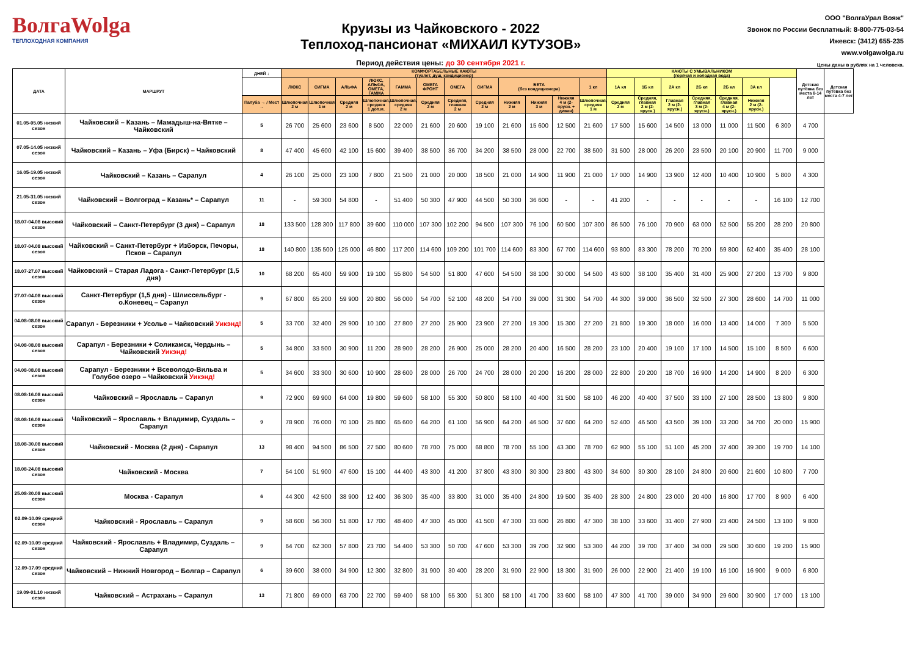ВолгаWolga
ТЕПЛОХОДНАЯ КОМПАНИЯ
Круизы из Чайковского - 2022
Теплоход-пансионат «МИХАИЛ КУТУЗОВ»
Период действия цены: до 30 сентября 2021 г.
ООО "ВолгаУрал Вояж"
Звонок по России бесплатный: 8-800-775-03-54
Ижевск: (3412) 655-235
www.volgawolga.ru
Цены даны в рублях на 1 человека.
| ДАТА | МАРШРУТ | ДНЕЙ ↓ | КОМФОРТАБЕЛЬНЫЕ КАЮТЫ (туалет, душ, кондиционер) | | | | | | | | | | | | КАЮТЫ С УМЫВАЛЬНИКОМ (горячая и холодная вода) | | | | | | | Детская путёвка без места 8-14 лет | Детская путёвка без места 4-7 лет |
| --- | --- | --- | --- | --- | --- | --- | --- | --- | --- | --- | --- | --- | --- | --- | --- | --- | --- | --- | --- | --- | --- | --- | --- |
| | | | ЛЮКС | СИГМА | АЛЬФА | ЛЮКС, АЛЬФА, ОМЕГА, ГАММА | ГАММА | ОМЕГА ФРОНТ | ОМЕГА | СИГМА | БЕТА (без кондиционера) | | | 1 кл | 1А кл | 1Б кл | 2А кл | 2Б кл | 2Б кл | 3А кл | | | |
| | | Палуба → / Мест → | Шлюпочная 2 м | Шлюпочная 1 м | Средняя 2 м | Шлюпочная, средняя 1 доп.м. | Шлюпочная, средняя 2 м | Средняя 2 м | Средняя, главная 2 м | Средняя 2 м | Нижняя 2 м | Нижняя 3 м | Нижняя 4 м (2-ярусн. + диван) | Шлюпочная, средняя 1 м | Средняя 2 м | Средняя, главная 2 м (2-ярусн.) | Главная 2 м (2-ярусн.) | Средняя, главная 3 м (2-ярусн.) | Средняя, главная 4 м (2-ярусн.) | Нижняя 2 м (2-ярусн.) | | | |
| 01.05-05.05 низкий сезон | Чайковский – Казань – Мамадыш-на-Вятке – Чайковский | 5 | 26 700 | 25 600 | 23 600 | 8 500 | 22 000 | 21 600 | 20 600 | 19 100 | 21 600 | 15 600 | 12 500 | 21 600 | 17 500 | 15 600 | 14 500 | 13 000 | 11 000 | 11 500 | 6 300 | 4 700 | |
| 07.05-14.05 низкий сезон | Чайковский – Казань – Уфа (Бирск) – Чайковский | 8 | 47 400 | 45 600 | 42 100 | 15 600 | 39 400 | 38 500 | 36 700 | 34 200 | 38 500 | 28 000 | 22 700 | 38 500 | 31 500 | 28 000 | 26 200 | 23 500 | 20 100 | 20 900 | 11 700 | 9 000 | |
| 16.05-19.05 низкий сезон | Чайковский – Казань – Сарапул | 4 | 26 100 | 25 000 | 23 100 | 7 800 | 21 500 | 21 000 | 20 000 | 18 500 | 21 000 | 14 900 | 11 900 | 21 000 | 17 000 | 14 900 | 13 900 | 12 400 | 10 400 | 10 900 | 5 800 | 4 300 | |
| 21.05-31.05 низкий сезон | Чайковский – Волгоград – Казань* – Сарапул | 11 | - | 59 300 | 54 800 | - | 51 400 | 50 300 | 47 900 | 44 500 | 50 300 | 36 600 | - | - | 41 200 | - | - | - | - | - | 16 100 | 12 700 | |
| 18.07-04.08 высокий сезон | Чайковский – Санкт-Петербург (3 дня) – Сарапул | 18 | 133 500 | 128 300 | 117 800 | 39 600 | 110 000 | 107 300 | 102 200 | 94 500 | 107 300 | 76 100 | 60 500 | 107 300 | 86 500 | 76 100 | 70 900 | 63 000 | 52 500 | 55 200 | 28 200 | 20 800 | |
| 18.07-04.08 высокий сезон | Чайковский – Санкт-Петербург + Изборск, Печоры, Псков – Сарапул | 18 | 140 800 | 135 500 | 125 000 | 46 800 | 117 200 | 114 600 | 109 200 | 101 700 | 114 600 | 83 300 | 67 700 | 114 600 | 93 800 | 83 300 | 78 200 | 70 200 | 59 800 | 62 400 | 35 400 | 28 100 | |
| 18.07-27.07 высокий сезон | Чайковский – Старая Ладога - Санкт-Петербург (1,5 дня) | 10 | 68 200 | 65 400 | 59 900 | 19 100 | 55 800 | 54 500 | 51 800 | 47 600 | 54 500 | 38 100 | 30 000 | 54 500 | 43 600 | 38 100 | 35 400 | 31 400 | 25 900 | 27 200 | 13 700 | 9 800 | |
| 27.07-04.08 высокий сезон | Санкт-Петербург (1,5 дня) - Шлиссельбург - о.Коневец – Сарапул | 9 | 67 800 | 65 200 | 59 900 | 20 800 | 56 000 | 54 700 | 52 100 | 48 200 | 54 700 | 39 000 | 31 300 | 54 700 | 44 300 | 39 000 | 36 500 | 32 500 | 27 300 | 28 600 | 14 700 | 11 000 | |
| 04.08-08.08 высокий сезон | Сарапул - Березники + Усолье – Чайковский Уикэнд! | 5 | 33 700 | 32 400 | 29 900 | 10 100 | 27 800 | 27 200 | 25 900 | 23 900 | 27 200 | 19 300 | 15 300 | 27 200 | 21 800 | 19 300 | 18 000 | 16 000 | 13 400 | 14 000 | 7 300 | 5 500 | |
| 04.08-08.08 высокий сезон | Сарапул - Березники + Соликамск, Чердынь – Чайковский Уикэнд! | 5 | 34 800 | 33 500 | 30 900 | 11 200 | 28 900 | 28 200 | 26 900 | 25 000 | 28 200 | 20 400 | 16 500 | 28 200 | 23 100 | 20 400 | 19 100 | 17 100 | 14 500 | 15 100 | 8 500 | 6 600 | |
| 04.08-08.08 высокий сезон | Сарапул - Березники + Всеволодо-Вильва и Голубое озеро – Чайковский Уикэнд! | 5 | 34 600 | 33 300 | 30 600 | 10 900 | 28 600 | 28 000 | 26 700 | 24 700 | 28 000 | 20 200 | 16 200 | 28 000 | 22 800 | 20 200 | 18 700 | 16 900 | 14 200 | 14 900 | 8 200 | 6 300 | |
| 08.08-16.08 высокий сезон | Чайковский – Ярославль – Сарапул | 9 | 72 900 | 69 900 | 64 000 | 19 800 | 59 600 | 58 100 | 55 300 | 50 800 | 58 100 | 40 400 | 31 500 | 58 100 | 46 200 | 40 400 | 37 500 | 33 100 | 27 100 | 28 500 | 13 800 | 9 800 | |
| 08.08-16.08 высокий сезон | Чайковский – Ярославль + Владимир, Суздаль – Сарапул | 9 | 78 900 | 76 000 | 70 100 | 25 800 | 65 600 | 64 200 | 61 100 | 56 900 | 64 200 | 46 500 | 37 600 | 64 200 | 52 400 | 46 500 | 43 500 | 39 100 | 33 200 | 34 700 | 20 000 | 15 900 | |
| 18.08-30.08 высокий сезон | Чайковский - Москва (2 дня) - Сарапул | 13 | 98 400 | 94 500 | 86 500 | 27 500 | 80 600 | 78 700 | 75 000 | 68 800 | 78 700 | 55 100 | 43 300 | 78 700 | 62 900 | 55 100 | 51 100 | 45 200 | 37 400 | 39 300 | 19 700 | 14 100 | |
| 18.08-24.08 высокий сезон | Чайковский - Москва | 7 | 54 100 | 51 900 | 47 600 | 15 100 | 44 400 | 43 300 | 41 200 | 37 800 | 43 300 | 30 300 | 23 800 | 43 300 | 34 600 | 30 300 | 28 100 | 24 800 | 20 600 | 21 600 | 10 800 | 7 700 | |
| 25.08-30.08 высокий сезон | Москва - Сарапул | 6 | 44 300 | 42 500 | 38 900 | 12 400 | 36 300 | 35 400 | 33 800 | 31 000 | 35 400 | 24 800 | 19 500 | 35 400 | 28 300 | 24 800 | 23 000 | 20 400 | 16 800 | 17 700 | 8 900 | 6 400 | |
| 02.09-10.09 средний сезон | Чайковский - Ярославль – Сарапул | 9 | 58 600 | 56 300 | 51 800 | 17 700 | 48 400 | 47 300 | 45 000 | 41 500 | 47 300 | 33 600 | 26 800 | 47 300 | 38 100 | 33 600 | 31 400 | 27 900 | 23 400 | 24 500 | 13 100 | 9 800 | |
| 02.09-10.09 средний сезон | Чайковский - Ярославль + Владимир, Суздаль – Сарапул | 9 | 64 700 | 62 300 | 57 800 | 23 700 | 54 400 | 53 300 | 50 700 | 47 600 | 53 300 | 39 700 | 32 900 | 53 300 | 44 200 | 39 700 | 37 400 | 34 000 | 29 500 | 30 600 | 19 200 | 15 900 | |
| 12.09-17.09 средний сезон | Чайковский – Нижний Новгород – Болгар – Сарапул | 6 | 39 600 | 38 000 | 34 900 | 12 300 | 32 800 | 31 900 | 30 400 | 28 200 | 31 900 | 22 900 | 18 300 | 31 900 | 26 000 | 22 900 | 21 400 | 19 100 | 16 100 | 16 900 | 9 000 | 6 800 | |
| 19.09-01.10 низкий сезон | Чайковский – Астрахань – Сарапул | 13 | 71 800 | 69 000 | 63 700 | 22 700 | 59 400 | 58 100 | 55 300 | 51 300 | 58 100 | 41 700 | 33 600 | 58 100 | 47 300 | 41 700 | 39 000 | 34 900 | 29 600 | 30 900 | 17 000 | 13 100 | |